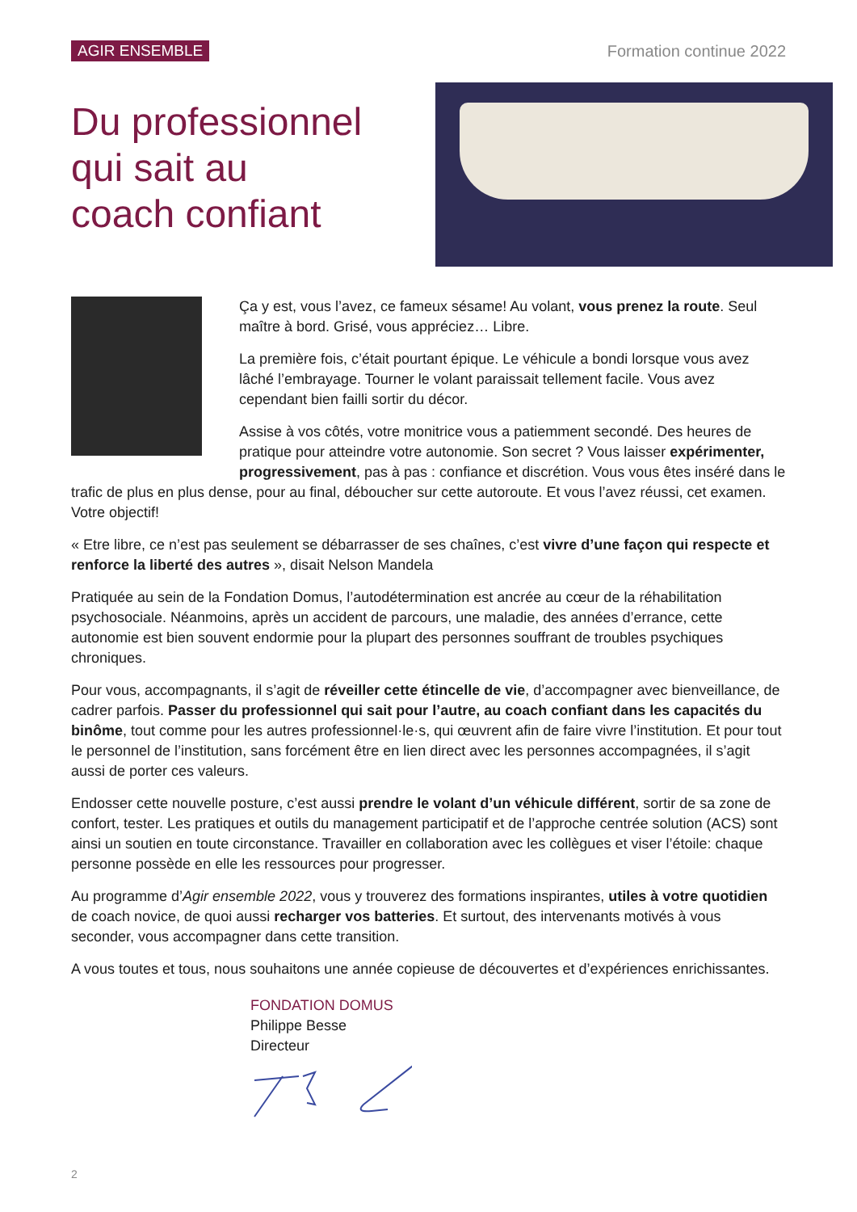AGIR ENSEMBLE Formation continue 2022
Du professionnel
qui sait au
coach confiant
Ça y est, vous l’avez, ce fameux sésame! Au volant, vous prenez la route. Seul maître à bord. Grisé, vous appréciez… Libre.
La première fois, c’était pourtant épique. Le véhicule a bondi lorsque vous avez lâché l’embrayage. Tourner le volant paraissait tellement facile. Vous avez cependant bien failli sortir du décor.
Assise à vos côtés, votre monitrice vous a patiemment secondé. Des heures de pratique pour atteindre votre autonomie. Son secret ? Vous laisser expérimenter, progressivement, pas à pas : confiance et discrétion. Vous vous êtes inséré dans le trafic de plus en plus dense, pour au final, déboucher sur cette autoroute. Et vous l’avez réussi, cet examen. Votre objectif!
« Etre libre, ce n’est pas seulement se débarrasser de ses chaînes, c’est vivre d’une façon qui respecte et renforce la liberté des autres », disait Nelson Mandela
Pratiquée au sein de la Fondation Domus, l’autodétermination est ancrée au cœur de la réhabilitation psychosociale. Néanmoins, après un accident de parcours, une maladie, des années d’errance, cette autonomie est bien souvent endormie pour la plupart des personnes souffrant de troubles psychiques chroniques.
Pour vous, accompagnants, il s’agit de réveiller cette étincelle de vie, d’accompagner avec bienveillance, de cadrer parfois. Passer du professionnel qui sait pour l’autre, au coach confiant dans les capacités du binôme, tout comme pour les autres professionnel·le·s, qui œuvrent afin de faire vivre l’institution. Et pour tout le personnel de l’institution, sans forcément être en lien direct avec les personnes accompagnées, il s’agit aussi de porter ces valeurs.
Endosser cette nouvelle posture, c’est aussi prendre le volant d’un véhicule différent, sortir de sa zone de confort, tester. Les pratiques et outils du management participatif et de l’approche centrée solution (ACS) sont ainsi un soutien en toute circonstance. Travailler en collaboration avec les collègues et viser l’étoile: chaque personne possède en elle les ressources pour progresser.
Au programme d’Agir ensemble 2022, vous y trouverez des formations inspirantes, utiles à votre quotidien de coach novice, de quoi aussi recharger vos batteries. Et surtout, des intervenants motivés à vous seconder, vous accompagner dans cette transition.
A vous toutes et tous, nous souhaitons une année copieuse de découvertes et d’expériences enrichissantes.
FONDATION DOMUS
Philippe Besse
Directeur
2